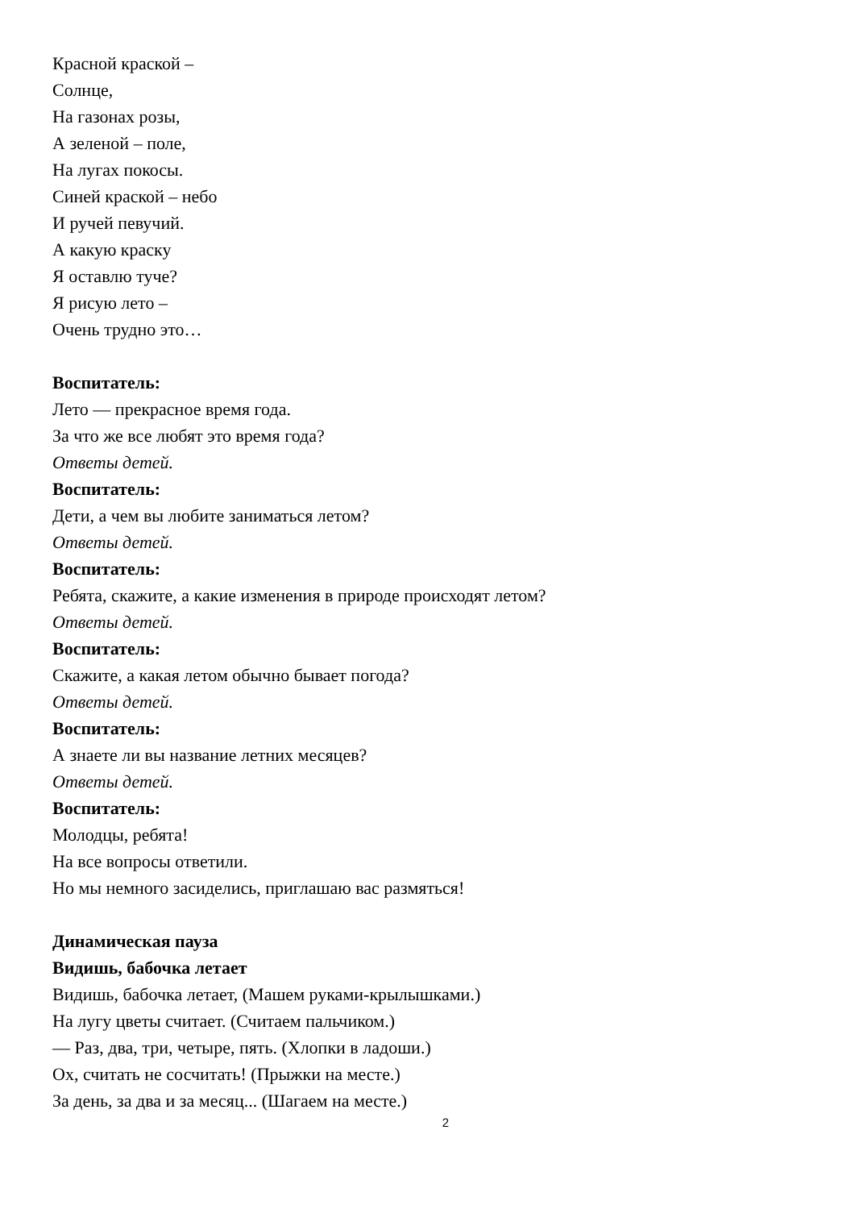Красной краской –
Солнце,
На газонах розы,
А зеленой – поле,
На лугах покосы.
Синей краской – небо
И ручей певучий.
А какую краску
Я оставлю туче?
Я рисую лето –
Очень трудно это…
Воспитатель:
Лето — прекрасное время года.
За что же все любят это время года?
Ответы детей.
Воспитатель:
Дети, а чем вы любите заниматься летом?
Ответы детей.
Воспитатель:
Ребята, скажите, а какие изменения в природе происходят летом?
Ответы детей.
Воспитатель:
Скажите, а какая летом обычно бывает погода?
Ответы детей.
Воспитатель:
А знаете ли вы название летних месяцев?
Ответы детей.
Воспитатель:
Молодцы, ребята!
На все вопросы ответили.
Но мы немного засиделись, приглашаю вас размяться!
Динамическая пауза
Видишь, бабочка летает
Видишь, бабочка летает, (Машем руками-крылышками.)
На лугу цветы считает. (Считаем пальчиком.)
— Раз, два, три, четыре, пять. (Хлопки в ладоши.)
Ох, считать не сосчитать! (Прыжки на месте.)
За день, за два и за месяц... (Шагаем на месте.)
2